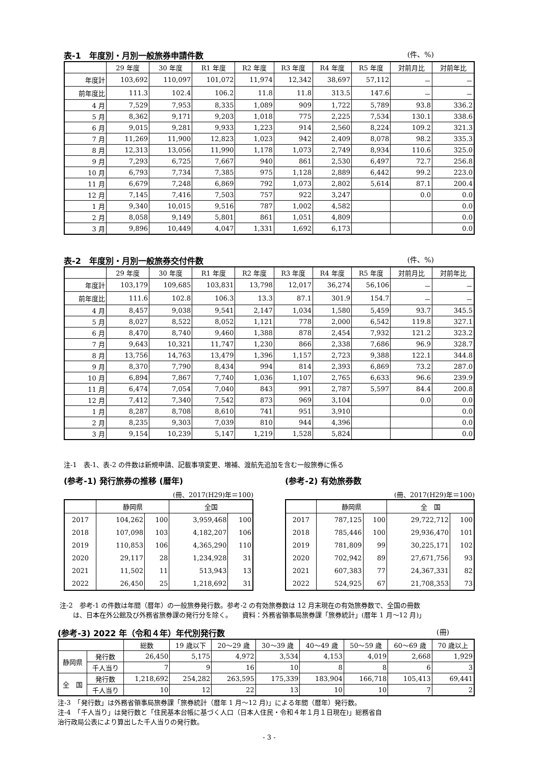表-1　年度別・月別一般旅券申請件数 (件、%)
| | 29 年度 | 30 年度 | R1 年度 | R2 年度 | R3 年度 | R4 年度 | R5 年度 | 対前月比 | 対前年比 |
| --- | --- | --- | --- | --- | --- | --- | --- | --- | --- |
| 年度計 | 103,692 | 110,097 | 101,072 | 11,974 | 12,342 | 38,697 | 57,112 | － | － |
| 前年度比 | 111.3 | 102.4 | 106.2 | 11.8 | 11.8 | 313.5 | 147.6 | － | － |
| 4 月 | 7,529 | 7,953 | 8,335 | 1,089 | 909 | 1,722 | 5,789 | 93.8 | 336.2 |
| 5 月 | 8,362 | 9,171 | 9,203 | 1,018 | 775 | 2,225 | 7,534 | 130.1 | 338.6 |
| 6 月 | 9,015 | 9,281 | 9,933 | 1,223 | 914 | 2,560 | 8,224 | 109.2 | 321.3 |
| 7 月 | 11,269 | 11,900 | 12,823 | 1,023 | 942 | 2,409 | 8,078 | 98.2 | 335.3 |
| 8 月 | 12,313 | 13,056 | 11,990 | 1,178 | 1,073 | 2,749 | 8,934 | 110.6 | 325.0 |
| 9 月 | 7,293 | 6,725 | 7,667 | 940 | 861 | 2,530 | 6,497 | 72.7 | 256.8 |
| 10 月 | 6,793 | 7,734 | 7,385 | 975 | 1,128 | 2,889 | 6,442 | 99.2 | 223.0 |
| 11 月 | 6,679 | 7,248 | 6,869 | 792 | 1,073 | 2,802 | 5,614 | 87.1 | 200.4 |
| 12 月 | 7,145 | 7,416 | 7,503 | 757 | 922 | 3,247 | | 0.0 | 0.0 |
| 1 月 | 9,340 | 10,015 | 9,516 | 787 | 1,002 | 4,582 | | | 0.0 |
| 2 月 | 8,058 | 9,149 | 5,801 | 861 | 1,051 | 4,809 | | | 0.0 |
| 3 月 | 9,896 | 10,449 | 4,047 | 1,331 | 1,692 | 6,173 | | | 0.0 |
表-2　年度別・月別一般旅券交付件数 (件、%)
| | 29 年度 | 30 年度 | R1 年度 | R2 年度 | R3 年度 | R4 年度 | R5 年度 | 対前月比 | 対前年比 |
| --- | --- | --- | --- | --- | --- | --- | --- | --- | --- |
| 年度計 | 103,179 | 109,685 | 103,831 | 13,798 | 12,017 | 36,274 | 56,106 | － | － |
| 前年度比 | 111.6 | 102.8 | 106.3 | 13.3 | 87.1 | 301.9 | 154.7 | － | － |
| 4 月 | 8,457 | 9,038 | 9,541 | 2,147 | 1,034 | 1,580 | 5,459 | 93.7 | 345.5 |
| 5 月 | 8,027 | 8,522 | 8,052 | 1,121 | 778 | 2,000 | 6,542 | 119.8 | 327.1 |
| 6 月 | 8,470 | 8,740 | 9,460 | 1,388 | 878 | 2,454 | 7,932 | 121.2 | 323.2 |
| 7 月 | 9,643 | 10,321 | 11,747 | 1,230 | 866 | 2,338 | 7,686 | 96.9 | 328.7 |
| 8 月 | 13,756 | 14,763 | 13,479 | 1,396 | 1,157 | 2,723 | 9,388 | 122.1 | 344.8 |
| 9 月 | 8,370 | 7,790 | 8,434 | 994 | 814 | 2,393 | 6,869 | 73.2 | 287.0 |
| 10 月 | 6,894 | 7,867 | 7,740 | 1,036 | 1,107 | 2,765 | 6,633 | 96.6 | 239.9 |
| 11 月 | 6,474 | 7,054 | 7,040 | 843 | 991 | 2,787 | 5,597 | 84.4 | 200.8 |
| 12 月 | 7,412 | 7,340 | 7,542 | 873 | 969 | 3,104 | | 0.0 | 0.0 |
| 1 月 | 8,287 | 8,708 | 8,610 | 741 | 951 | 3,910 | | | 0.0 |
| 2 月 | 8,235 | 9,303 | 7,039 | 810 | 944 | 4,396 | | | 0.0 |
| 3 月 | 9,154 | 10,239 | 5,147 | 1,219 | 1,528 | 5,824 | | | 0.0 |
注-1　表-1、表-2 の件数は新規申請、記載事項変更、増補、渡航先追加を含む一般旅券に係る
(参考-1) 発行旅券の推移 (暦年)
(冊、2017(H29)年＝100)
| | 静岡県 | | 全国 | |
| --- | --- | --- | --- | --- |
| 2017 | 104,262 | 100 | 3,959,468 | 100 |
| 2018 | 107,098 | 103 | 4,182,207 | 106 |
| 2019 | 110,853 | 106 | 4,365,290 | 110 |
| 2020 | 29,117 | 28 | 1,234,928 | 31 |
| 2021 | 11,502 | 11 | 513,943 | 13 |
| 2022 | 26,450 | 25 | 1,218,692 | 31 |
(参考-2) 有効旅券数
(冊、2017(H29)年＝100)
| | 静岡県 | | 全 国 | |
| --- | --- | --- | --- | --- |
| 2017 | 787,125 | 100 | 29,722,712 | 100 |
| 2018 | 785,446 | 100 | 29,936,470 | 101 |
| 2019 | 781,809 | 99 | 30,225,171 | 102 |
| 2020 | 702,942 | 89 | 27,671,756 | 93 |
| 2021 | 607,383 | 77 | 24,367,331 | 82 |
| 2022 | 524,925 | 67 | 21,708,353 | 73 |
注-2　参考-1 の件数は年間（暦年）の一般旅券発行数。参考-2 の有効旅券数は 12 月末現在の有効旅券数で、全国の冊数
　　は、日本在外公館及び外務省旅券課の発行分を除く。　　資料：外務省領事局旅券課「旅券統計」(暦年 1 月～12 月)」
(参考-3) 2022 年（令和４年）年代別発行数 (冊)
| | | 総数 | 19 歳以下 | 20～29 歳 | 30～39 歳 | 40～49 歳 | 50～59 歳 | 60～69 歳 | 70 歳以上 |
| --- | --- | --- | --- | --- | --- | --- | --- | --- | --- |
| 静岡県 | 発行数 | 26,450 | 5,175 | 4,972 | 3,534 | 4,153 | 4,019 | 2,668 | 1,929 |
| | 千人当り | 7 | 9 | 16 | 10 | 8 | 8 | 6 | 3 |
| 全 国 | 発行数 | 1,218,692 | 254,282 | 263,595 | 175,339 | 183,904 | 166,718 | 105,413 | 69,441 |
| | 千人当り | 10 | 12 | 22 | 13 | 10 | 10 | 7 | 2 |
注-3　「発行数」は外務省領事局旅券課「旅券統計（暦年 1 月～12 月)」による年間（暦年）発行数。
注-4　「千人当り」は発行数と「住民基本台帳に基づく人口（日本人住民・令和４年１月１日現在)」総務省自
治行政局公表により算出した千人当りの発行数。
- 3 -